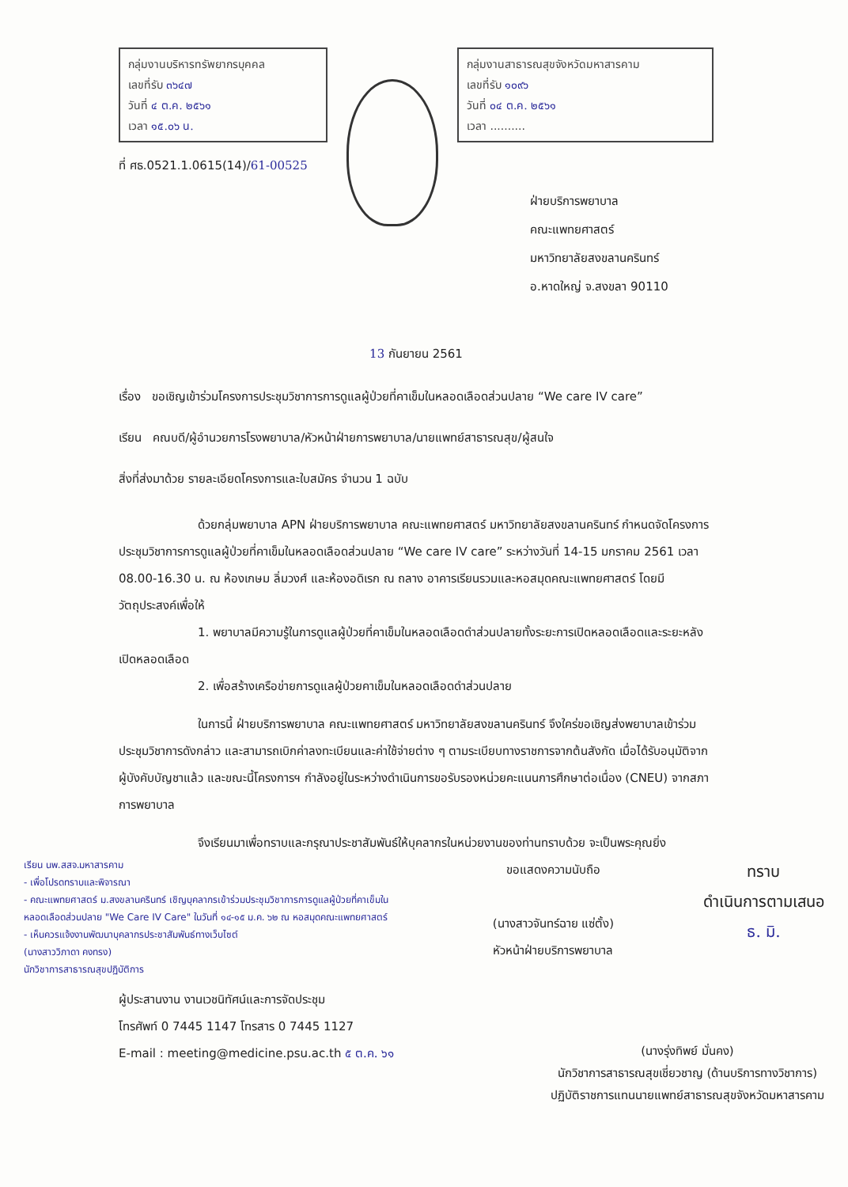กลุ่มงานบริหารทรัพยากรบุคคล
เลขที่รับ ๓๖๔๗
วันที่ ๔ ต.ค. ๒๕๖๑
เวลา ๑๕.๐๖ น.
ที่ ศธ.0521.1.0615(14)/61-00525
กลุ่มงานสาธารณสุขจังหวัดมหาสารคาม
เลขที่รับ ๑๐๙๖
วันที่ ๐๔ ต.ค. ๒๕๖๑
เวลา ..........
ฝ่ายบริการพยาบาล
คณะแพทยศาสตร์
มหาวิทยาลัยสงขลานครินทร์
อ.หาดใหญ่ จ.สงขลา 90110
13 กันยายน 2561
เรื่อง ขอเชิญเข้าร่วมโครงการประชุมวิชาการการดูแลผู้ป่วยที่คาเข็มในหลอดเลือดส่วนปลาย “We care IV care”
เรียน คณบดี/ผู้อำนวยการโรงพยาบาล/หัวหน้าฝ่ายการพยาบาล/นายแพทย์สาธารณสุข/ผู้สนใจ
สิ่งที่ส่งมาด้วย รายละเอียดโครงการและใบสมัคร จำนวน 1 ฉบับ
ด้วยกลุ่มพยาบาล APN ฝ่ายบริการพยาบาล คณะแพทยศาสตร์ มหาวิทยาลัยสงขลานครินทร์ กำหนดจัดโครงการประชุมวิชาการการดูแลผู้ป่วยที่คาเข็มในหลอดเลือดส่วนปลาย “We care IV care” ระหว่างวันที่ 14-15 มกราคม 2561 เวลา 08.00-16.30 น. ณ ห้องเกษม ลิ่มวงศ์ และห้องอดิเรก ณ ถลาง อาคารเรียนรวมและหอสมุดคณะแพทยศาสตร์ โดยมีวัตถุประสงค์เพื่อให้
1. พยาบาลมีความรู้ในการดูแลผู้ป่วยที่คาเข็มในหลอดเลือดดำส่วนปลายทั้งระยะการเปิดหลอดเลือดและระยะหลังเปิดหลอดเลือด
2. เพื่อสร้างเครือข่ายการดูแลผู้ป่วยคาเข็มในหลอดเลือดดำส่วนปลาย
ในการนี้ ฝ่ายบริการพยาบาล คณะแพทยศาสตร์ มหาวิทยาลัยสงขลานครินทร์ จึงใคร่ขอเชิญส่งพยาบาลเข้าร่วมประชุมวิชาการดังกล่าว และสามารถเบิกค่าลงทะเบียนและค่าใช้จ่ายต่าง ๆ ตามระเบียบทางราชการจากต้นสังกัด เมื่อได้รับอนุมัติจากผู้บังคับบัญชาแล้ว และขณะนี้โครงการฯ กำลังอยู่ในระหว่างดำเนินการขอรับรองหน่วยคะแนนการศึกษาต่อเนื่อง (CNEU) จากสภาการพยาบาล
จึงเรียนมาเพื่อทราบและกรุณาประชาสัมพันธ์ให้บุคลากรในหน่วยงานของท่านทราบด้วย จะเป็นพระคุณยิ่ง
เรียน นพ.สสจ.มหาสารคาม
- เพื่อโปรดทราบและพิจารณา
- คณะแพทยศาสตร์ ม.สงขลานครินทร์ เชิญบุคลากรเข้าร่วมประชุมวิชาการการดูแลผู้ป่วยที่คาเข็มในหลอดเลือดส่วนปลาย "We Care IV Care" ในวันที่ ๑๔-๑๕ ม.ค. ๖๒ ณ หอสมุดคณะแพทยศาสตร์
- เห็นควรแจ้งงานพัฒนาบุคลากรประชาสัมพันธ์ทางเว็บไซต์
(นางสาววิภาดา คงทรง)
นักวิชาการสาธารณสุขปฏิบัติการ
ขอแสดงความนับถือ
(นางสาวจันทร์ฉาย แซ่ตั้ง)
หัวหน้าฝ่ายบริการพยาบาล
ทราบ
ดำเนินการตามเสนอ
ธ. มิ.
ผู้ประสานงาน งานเวชนิทัศน์และการจัดประชุม
โทรศัพท์ 0 7445 1147 โทรสาร 0 7445 1127
E-mail : meeting@medicine.psu.ac.th ๕ ต.ค. ๖๑
(นางรุ่งทิพย์ มั่นคง)
นักวิชาการสาธารณสุขเชี่ยวชาญ (ด้านบริการทางวิชาการ)
ปฏิบัติราชการแทนนายแพทย์สาธารณสุขจังหวัดมหาสารคาม